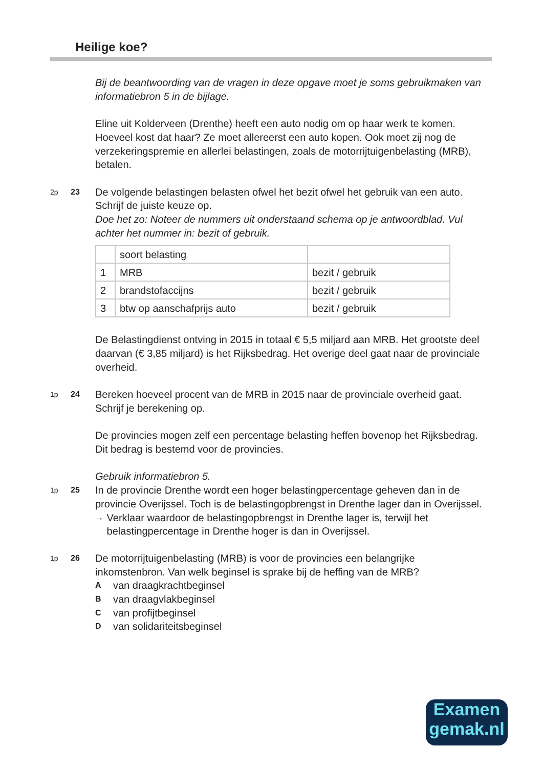Heilige koe?
Bij de beantwoording van de vragen in deze opgave moet je soms gebruikmaken van informatiebron 5 in de bijlage.
Eline uit Kolderveen (Drenthe) heeft een auto nodig om op haar werk te komen. Hoeveel kost dat haar? Ze moet allereerst een auto kopen. Ook moet zij nog de verzekeringspremie en allerlei belastingen, zoals de motorrijtuigenbelasting (MRB), betalen.
2p 23
De volgende belastingen belasten ofwel het bezit ofwel het gebruik van een auto. Schrijf de juiste keuze op.
Doe het zo: Noteer de nummers uit onderstaand schema op je antwoordblad. Vul achter het nummer in: bezit of gebruik.
| | soort belasting | |
| 1 | MRB | bezit / gebruik |
| 2 | brandstofaccijns | bezit / gebruik |
| 3 | btw op aanschafprijs auto | bezit / gebruik |
De Belastingdienst ontving in 2015 in totaal € 5,5 miljard aan MRB. Het grootste deel daarvan (€ 3,85 miljard) is het Rijksbedrag. Het overige deel gaat naar de provinciale overheid.
1p 24
Bereken hoeveel procent van de MRB in 2015 naar de provinciale overheid gaat. Schrijf je berekening op.
De provincies mogen zelf een percentage belasting heffen bovenop het Rijksbedrag. Dit bedrag is bestemd voor de provincies.
Gebruik informatiebron 5.
1p 25
In de provincie Drenthe wordt een hoger belastingpercentage geheven dan in de provincie Overijssel. Toch is de belastingopbrengst in Drenthe lager dan in Overijssel.
→ Verklaar waardoor de belastingopbrengst in Drenthe lager is, terwijl het belastingpercentage in Drenthe hoger is dan in Overijssel.
1p 26
De motorrijtuigenbelasting (MRB) is voor de provincies een belangrijke inkomstenbron. Van welk beginsel is sprake bij de heffing van de MRB?
Avan draagkrachtbeginsel
Bvan draagvlakbeginsel
Cvan profijtbeginsel
Dvan solidariteitsbeginsel
Examen
gemak.nl